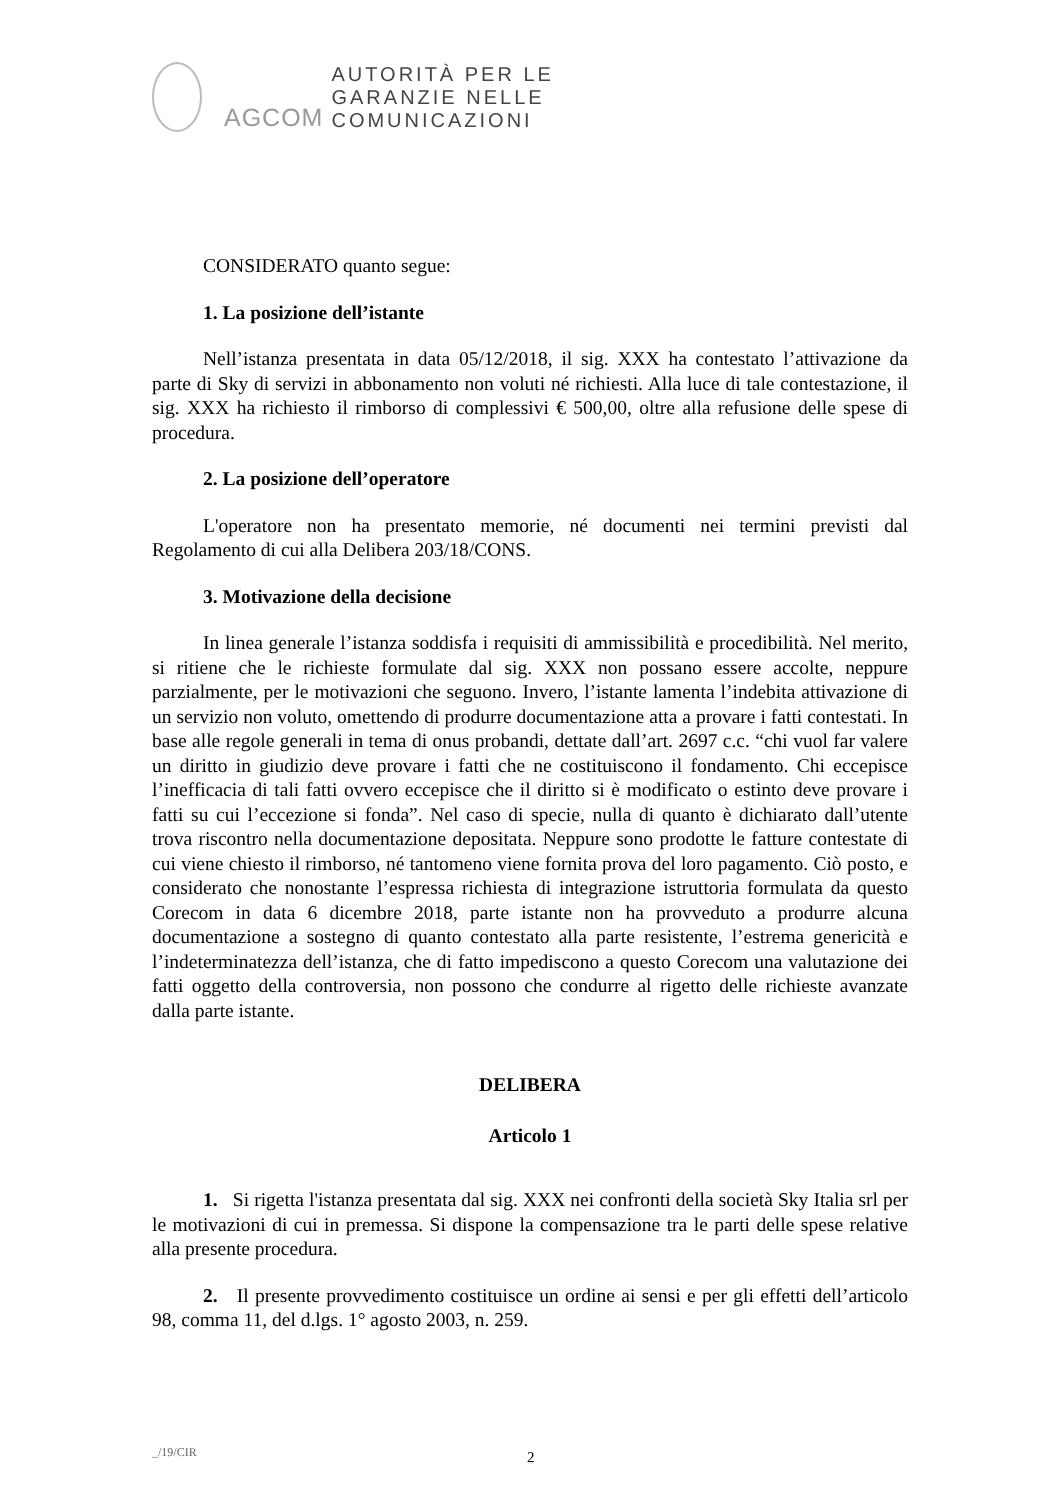AGCOM
AUTORITÀ PER LE
GARANZIE NELLE
COMUNICAZIONI
CONSIDERATO quanto segue:
1. La posizione dell’istante
Nell’istanza presentata in data 05/12/2018, il sig. XXX ha contestato l’attivazione da parte di Sky di servizi in abbonamento non voluti né richiesti. Alla luce di tale contestazione, il sig. XXX ha richiesto il rimborso di complessivi € 500,00, oltre alla refusione delle spese di procedura.
2. La posizione dell’operatore
L'operatore non ha presentato memorie, né documenti nei termini previsti dal Regolamento di cui alla Delibera 203/18/CONS.
3. Motivazione della decisione
In linea generale l’istanza soddisfa i requisiti di ammissibilità e procedibilità. Nel merito, si ritiene che le richieste formulate dal sig. XXX non possano essere accolte, neppure parzialmente, per le motivazioni che seguono. Invero, l’istante lamenta l’indebita attivazione di un servizio non voluto, omettendo di produrre documentazione atta a provare i fatti contestati. In base alle regole generali in tema di onus probandi, dettate dall’art. 2697 c.c. “chi vuol far valere un diritto in giudizio deve provare i fatti che ne costituiscono il fondamento. Chi eccepisce l’inefficacia di tali fatti ovvero eccepisce che il diritto si è modificato o estinto deve provare i fatti su cui l’eccezione si fonda”. Nel caso di specie, nulla di quanto è dichiarato dall’utente trova riscontro nella documentazione depositata. Neppure sono prodotte le fatture contestate di cui viene chiesto il rimborso, né tantomeno viene fornita prova del loro pagamento. Ciò posto, e considerato che nonostante l’espressa richiesta di integrazione istruttoria formulata da questo Corecom in data 6 dicembre 2018, parte istante non ha provveduto a produrre alcuna documentazione a sostegno di quanto contestato alla parte resistente, l’estrema genericità e l’indeterminatezza dell’istanza, che di fatto impediscono a questo Corecom una valutazione dei fatti oggetto della controversia, non possono che condurre al rigetto delle richieste avanzate dalla parte istante.
DELIBERA
Articolo 1
1. Si rigetta l'istanza presentata dal sig. XXX nei confronti della società Sky Italia srl per le motivazioni di cui in premessa. Si dispone la compensazione tra le parti delle spese relative alla presente procedura.
2. Il presente provvedimento costituisce un ordine ai sensi e per gli effetti dell’articolo 98, comma 11, del d.lgs. 1° agosto 2003, n. 259.
_/19/CIR 2